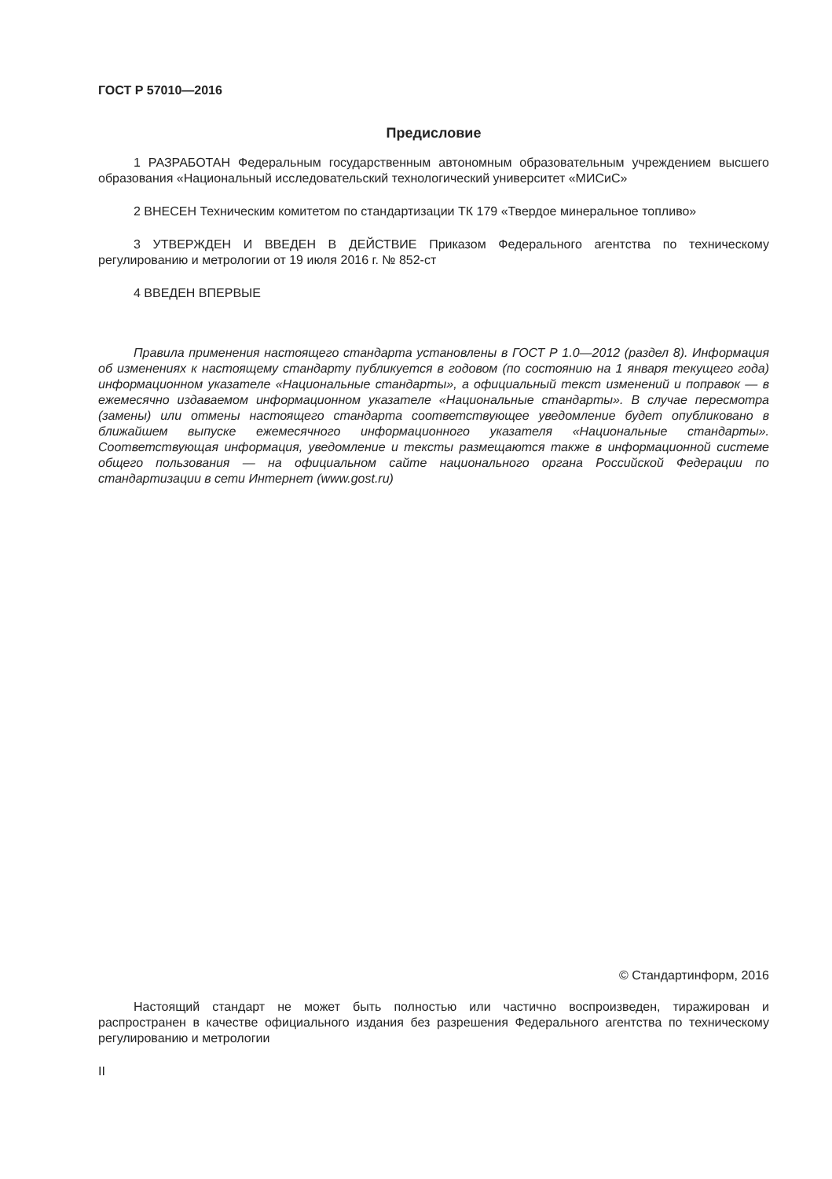ГОСТ Р 57010—2016
Предисловие
1 РАЗРАБОТАН Федеральным государственным автономным образовательным учреждением высшего образования «Национальный исследовательский технологический университет «МИСиС»
2 ВНЕСЕН Техническим комитетом по стандартизации ТК 179 «Твердое минеральное топливо»
3 УТВЕРЖДЕН И ВВЕДЕН В ДЕЙСТВИЕ Приказом Федерального агентства по техническому регулированию и метрологии от 19 июля 2016 г. № 852-ст
4 ВВЕДЕН ВПЕРВЫЕ
Правила применения настоящего стандарта установлены в ГОСТ Р 1.0—2012 (раздел 8). Информация об изменениях к настоящему стандарту публикуется в годовом (по состоянию на 1 января текущего года) информационном указателе «Национальные стандарты», а официальный текст изменений и поправок — в ежемесячно издаваемом информационном указателе «Национальные стандарты». В случае пересмотра (замены) или отмены настоящего стандарта соответствующее уведомление будет опубликовано в ближайшем выпуске ежемесячного информационного указателя «Национальные стандарты». Соответствующая информация, уведомление и тексты размещаются также в информационной системе общего пользования — на официальном сайте национального органа Российской Федерации по стандартизации в сети Интернет (www.gost.ru)
© Стандартинформ, 2016
Настоящий стандарт не может быть полностью или частично воспроизведен, тиражирован и распространен в качестве официального издания без разрешения Федерального агентства по техническому регулированию и метрологии
II